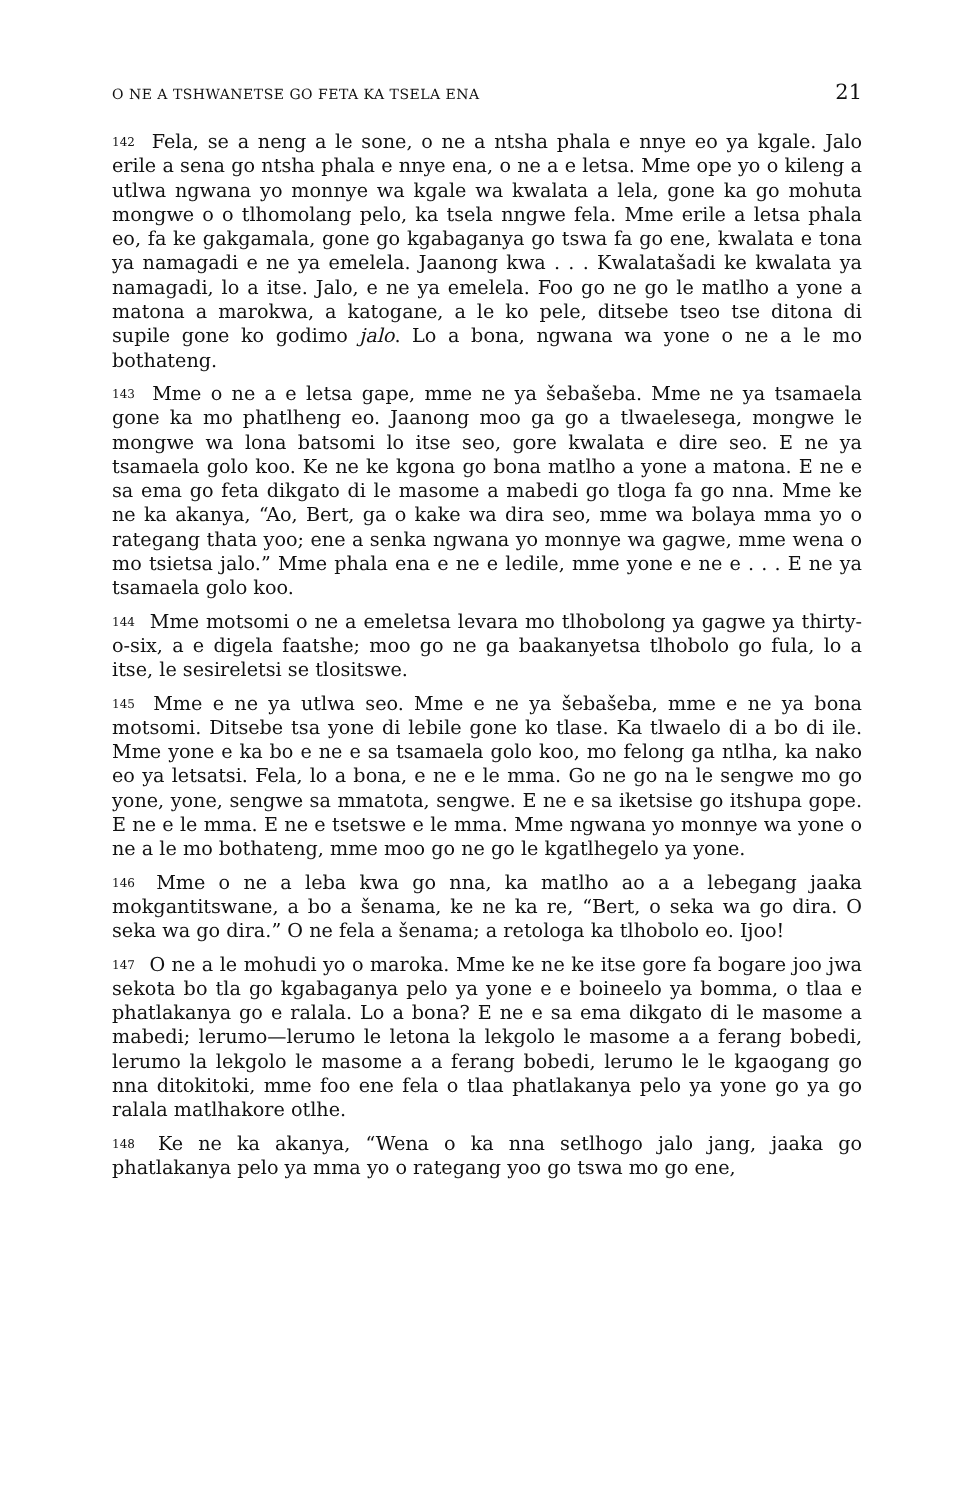O NE A TSHWANETSE GO FETA KA TSELA ENA 21
142 Fela, se a neng a le sone, o ne a ntsha phala e nnye eo ya kgale. Jalo erile a sena go ntsha phala e nnye ena, o ne a e letsa. Mme ope yo o kileng a utlwa ngwana yo monnye wa kgale wa kwalata a lela, gone ka go mohuta mongwe o o tlhomolang pelo, ka tsela nngwe fela. Mme erile a letsa phala eo, fa ke gakgamala, gone go kgabaganya go tswa fa go ene, kwalata e tona ya namagadi e ne ya emelela. Jaanong kwa . . . Kwalatašadi ke kwalata ya namagadi, lo a itse. Jalo, e ne ya emelela. Foo go ne go le matlho a yone a matona a marokwa, a katogane, a le ko pele, ditsebe tseo tse ditona di supile gone ko godimo jalo. Lo a bona, ngwana wa yone o ne a le mo bothateng.
143 Mme o ne a e letsa gape, mme ne ya šebašeba. Mme ne ya tsamaela gone ka mo phatlheng eo. Jaanong moo ga go a tlwaelesega, mongwe le mongwe wa lona batsomi lo itse seo, gore kwalata e dire seo. E ne ya tsamaela golo koo. Ke ne ke kgona go bona matlho a yone a matona. E ne e sa ema go feta dikgato di le masome a mabedi go tloga fa go nna. Mme ke ne ka akanya, “Ao, Bert, ga o kake wa dira seo, mme wa bolaya mma yo o rategang thata yoo; ene a senka ngwana yo monnye wa gagwe, mme wena o mo tsietsa jalo.” Mme phala ena e ne e ledile, mme yone e ne e . . . E ne ya tsamaela golo koo.
144 Mme motsomi o ne a emeletsa levara mo tlhobolong ya gagwe ya thirty-o-six, a e digela faatshe; moo go ne ga baakanyetsa tlhobolo go fula, lo a itse, le sesireletsi se tlositswe.
145 Mme e ne ya utlwa seo. Mme e ne ya šebašeba, mme e ne ya bona motsomi. Ditsebe tsa yone di lebile gone ko tlase. Ka tlwaelo di a bo di ile. Mme yone e ka bo e ne e sa tsamaela golo koo, mo felong ga ntlha, ka nako eo ya letsatsi. Fela, lo a bona, e ne e le mma. Go ne go na le sengwe mo go yone, yone, sengwe sa mmatota, sengwe. E ne e sa iketsise go itshupa gope. E ne e le mma. E ne e tsetswe e le mma. Mme ngwana yo monnye wa yone o ne a le mo bothateng, mme moo go ne go le kgatlhegelo ya yone.
146 Mme o ne a leba kwa go nna, ka matlho ao a a lebegang jaaka mokgantitswane, a bo a šenama, ke ne ka re, “Bert, o seka wa go dira. O seka wa go dira.” O ne fela a šenama; a retologa ka tlhobolo eo. Ijoo!
147 O ne a le mohudi yo o maroka. Mme ke ne ke itse gore fa bogare joo jwa sekota bo tla go kgabaganya pelo ya yone e e boineelo ya bomma, o tlaa e phatlakanya go e ralala. Lo a bona? E ne e sa ema dikgato di le masome a mabedi; lerumo—lerumo le letona la lekgolo le masome a a ferang bobedi, lerumo la lekgolo le masome a a ferang bobedi, lerumo le le kgaogang go nna ditokitoki, mme foo ene fela o tlaa phatlakanya pelo ya yone go ya go ralala matlhakore otlhe.
148 Ke ne ka akanya, “Wena o ka nna setlhogo jalo jang, jaaka go phatlakanya pelo ya mma yo o rategang yoo go tswa mo go ene,